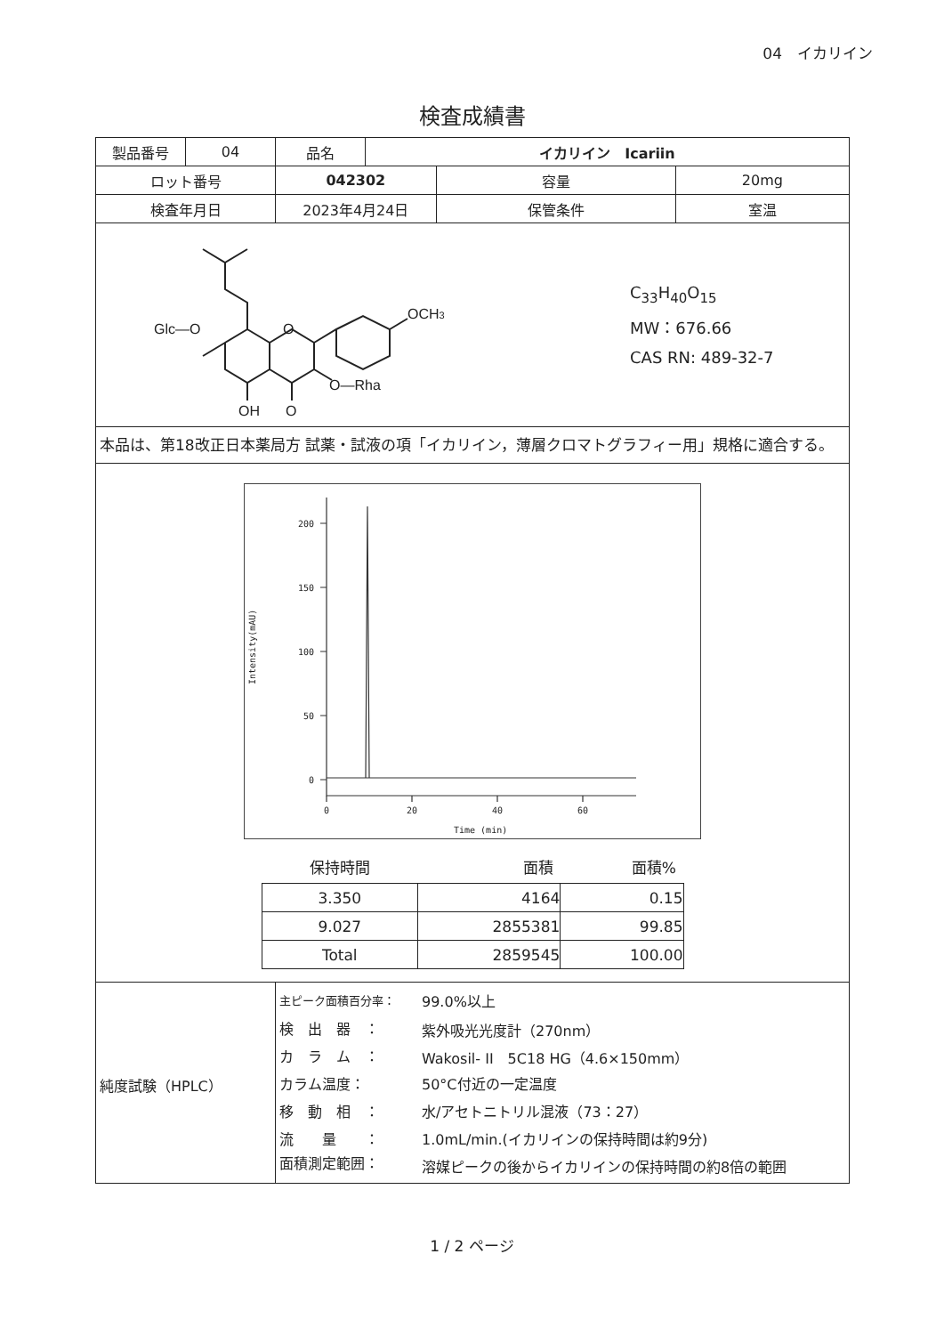04　イカリイン
検査成績書
| 製品番号 | 04 | 品名 | イカリイン Icariin | | |
| ロット番号 | | 042302 | | 容量 | 20mg |
| 検査年月日 | | 2023年4月24日 | | 保管条件 | 室温 |
| Glc—O O OCH 3 O—Rha OH O C<sub>33</sub>H<sub>40</sub>O<sub>15</sub> MW：676.66 CAS RN: 489-32-7 | | | | | |
| 本品は、第18改正日本薬局方 試薬・試液の項「イカリイン，薄層クロマトグラフィー用」規格に適合する。 | | | | | |
| 200 150 100 50 0 0 20 40 60 Time (min) Intensity(mAU) / 保持時間 / 面積 / 面積% / / --- / --- / --- / / 3.350 / 4164 / 0.15 / / 9.027 / 2855381 / 99.85 / / Total / 2859545 / 100.00 / | | | | | |
| 純度試験（HPLC） | | / 主ピーク面積百分率： / 99.0%以上 / / 検 出 器 ： / 紫外吸光光度計（270nm） / / カ ラ ム ： / Wakosil- II 5C18 HG（4.6×150mm） / / カラム温度： / 50°C付近の一定温度 / / 移 動 相 ： / 水/アセトニトリル混液（73：27） / / 流 量 ： / 1.0mL/min.(イカリインの保持時間は約9分) / / 面積測定範囲： / 溶媒ピークの後からイカリインの保持時間の約8倍の範囲 / | | | |
1 / 2 ページ